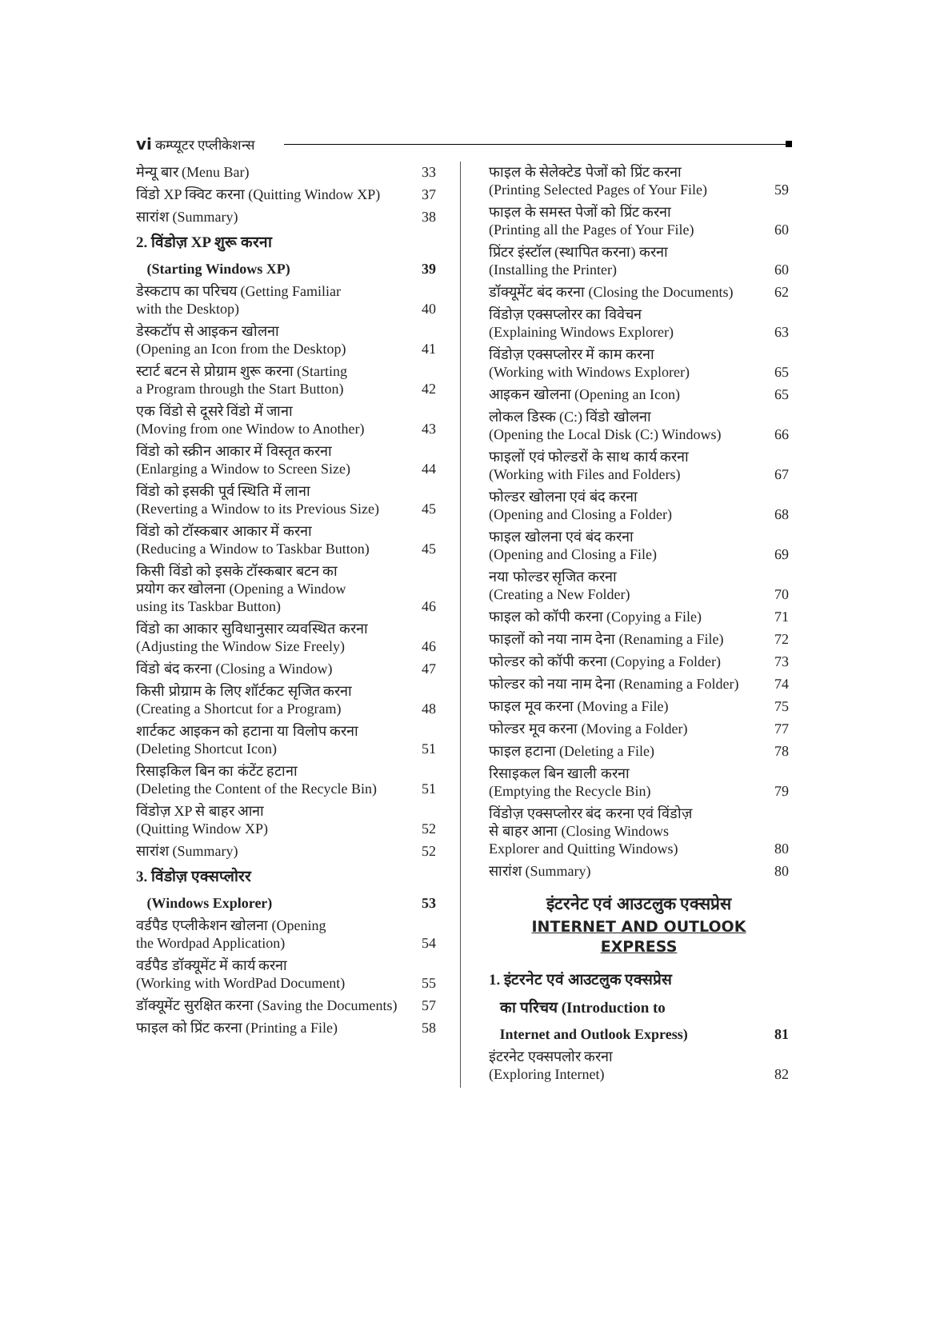vi कम्प्यूटर एप्लीकेशन्स
मेन्यू बार (Menu Bar) 33
विंडो XP क्विट करना (Quitting Window XP) 37
सारांश (Summary) 38
2. विंडोज़ XP शुरू करना
(Starting Windows XP) 39
डेस्कटाप का परिचय (Getting Familiar
with the Desktop) 40
डेस्कटॉप से आइकन खोलना
(Opening an Icon from the Desktop) 41
स्टार्ट बटन से प्रोग्राम शुरू करना (Starting
a Program through the Start Button) 42
एक विंडो से दूसरे विंडो में जाना
(Moving from one Window to Another) 43
विंडो को स्क्रीन आकार में विस्तृत करना
(Enlarging a Window to Screen Size) 44
विंडो को इसकी पूर्व स्थिति में लाना
(Reverting a Window to its Previous Size) 45
विंडो को टॉस्कबार आकार में करना
(Reducing a Window to Taskbar Button) 45
किसी विंडो को इसके टॉस्कबार बटन का
प्रयोग कर खोलना (Opening a Window
using its Taskbar Button) 46
विंडो का आकार सुविधानुसार व्यवस्थित करना
(Adjusting the Window Size Freely) 46
विंडो बंद करना (Closing a Window) 47
किसी प्रोग्राम के लिए शॉर्टकट सृजित करना
(Creating a Shortcut for a Program) 48
शार्टकट आइकन को हटाना या विलोप करना
(Deleting Shortcut Icon) 51
रिसाइकिल बिन का कंटेंट हटाना
(Deleting the Content of the Recycle Bin) 51
विंडोज़ XP से बाहर आना
(Quitting Window XP) 52
सारांश (Summary) 52
3. विंडोज़ एक्सप्लोरर
(Windows Explorer) 53
वर्डपैड एप्लीकेशन खोलना (Opening
the Wordpad Application) 54
वर्डपैड डॉक्यूमेंट में कार्य करना
(Working with WordPad Document) 55
डॉक्यूमेंट सुरक्षित करना (Saving the Documents) 57
फाइल को प्रिंट करना (Printing a File) 58
फाइल के सेलेक्टेड पेजों को प्रिंट करना
(Printing Selected Pages of Your File) 59
फाइल के समस्त पेजों को प्रिंट करना
(Printing all the Pages of Your File) 60
प्रिंटर इंस्टॉल (स्थापित करना) करना
(Installing the Printer) 60
डॉक्यूमेंट बंद करना (Closing the Documents) 62
विंडोज़ एक्सप्लोरर का विवेचन
(Explaining Windows Explorer) 63
विंडोज़ एक्सप्लोरर में काम करना
(Working with Windows Explorer) 65
आइकन खोलना (Opening an Icon) 65
लोकल डिस्क (C:) विंडो खोलना
(Opening the Local Disk (C:) Windows) 66
फाइलों एवं फोल्डरों के साथ कार्य करना
(Working with Files and Folders) 67
फोल्डर खोलना एवं बंद करना
(Opening and Closing a Folder) 68
फाइल खोलना एवं बंद करना
(Opening and Closing a File) 69
नया फोल्डर सृजित करना
(Creating a New Folder) 70
फाइल को कॉपी करना (Copying a File) 71
फाइलों को नया नाम देना (Renaming a File) 72
फोल्डर को कॉपी करना (Copying a Folder) 73
फोल्डर को नया नाम देना (Renaming a Folder) 74
फाइल मूव करना (Moving a File) 75
फोल्डर मूव करना (Moving a Folder) 77
फाइल हटाना (Deleting a File) 78
रिसाइकल बिन खाली करना
(Emptying the Recycle Bin) 79
विंडोज़ एक्सप्लोरर बंद करना एवं विंडोज़
से बाहर आना (Closing Windows
Explorer and Quitting Windows) 80
सारांश (Summary) 80
इंटरनेट एवं आउटलुक एक्सप्रेस
INTERNET AND OUTLOOK
EXPRESS
1. इंटरनेट एवं आउटलुक एक्सप्रेस
का परिचय (Introduction to
Internet and Outlook Express) 81
इंटरनेट एक्सपलोर करना
(Exploring Internet) 82